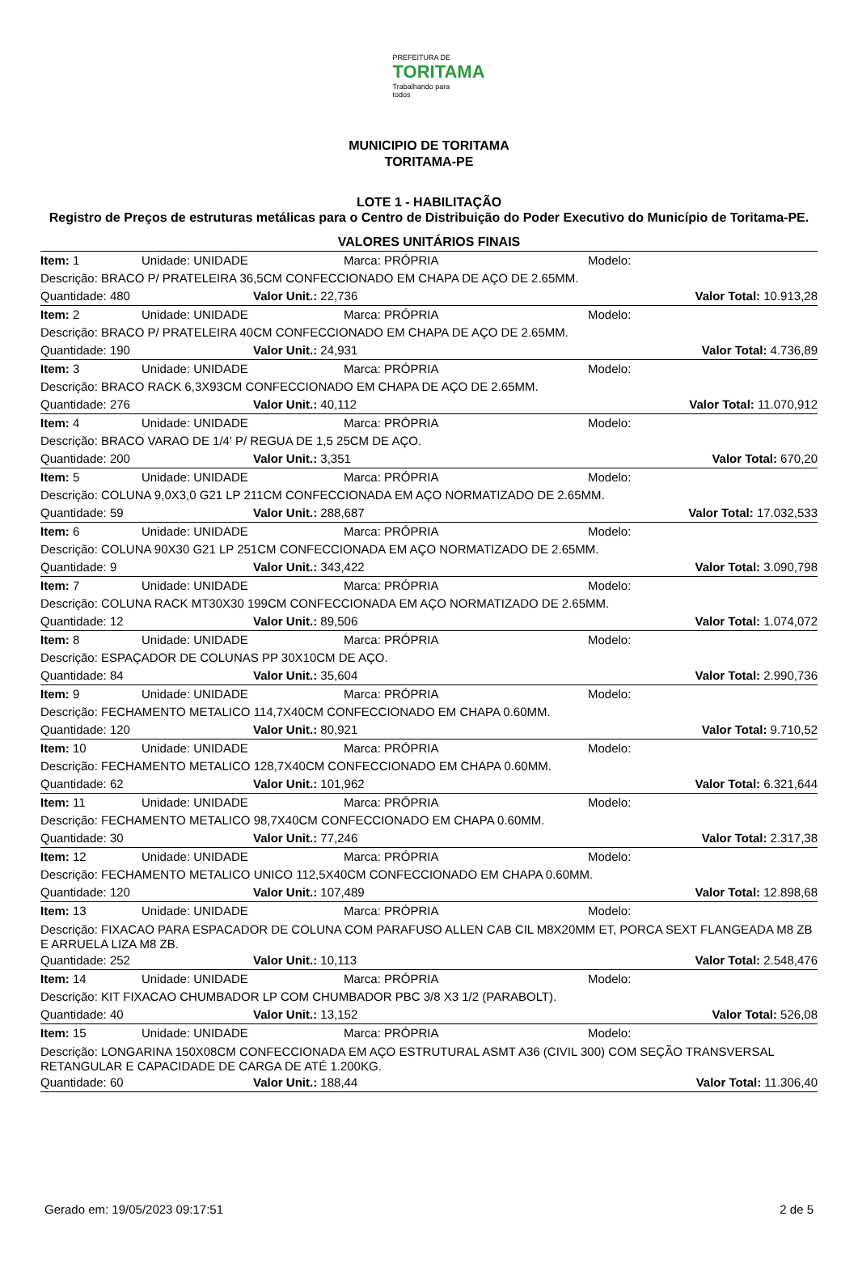PREFEITURA DE
TORITAMA
Trabalhando para todos
MUNICIPIO DE TORITAMA
TORITAMA-PE
LOTE 1 - HABILITAÇÃO
Registro de Preços de estruturas metálicas para o Centro de Distribuição do Poder Executivo do Município de Toritama-PE.
VALORES UNITÁRIOS FINAIS
Item: 1 Unidade: UNIDADE Marca: PRÓPRIA Modelo:
Descrição: BRACO P/ PRATELEIRA 36,5CM CONFECCIONADO EM CHAPA DE AÇO DE 2.65MM.
Quantidade: 480 Valor Unit.: 22,736 Valor Total: 10.913,28
Item: 2 Unidade: UNIDADE Marca: PRÓPRIA Modelo:
Descrição: BRACO P/ PRATELEIRA 40CM CONFECCIONADO EM CHAPA DE AÇO DE 2.65MM.
Quantidade: 190 Valor Unit.: 24,931 Valor Total: 4.736,89
Item: 3 Unidade: UNIDADE Marca: PRÓPRIA Modelo:
Descrição: BRACO RACK 6,3X93CM CONFECCIONADO EM CHAPA DE AÇO DE 2.65MM.
Quantidade: 276 Valor Unit.: 40,112 Valor Total: 11.070,912
Item: 4 Unidade: UNIDADE Marca: PRÓPRIA Modelo:
Descrição: BRACO VARAO DE 1/4' P/ REGUA DE 1,5 25CM DE AÇO.
Quantidade: 200 Valor Unit.: 3,351 Valor Total: 670,20
Item: 5 Unidade: UNIDADE Marca: PRÓPRIA Modelo:
Descrição: COLUNA 9,0X3,0 G21 LP 211CM CONFECCIONADA EM AÇO NORMATIZADO DE 2.65MM.
Quantidade: 59 Valor Unit.: 288,687 Valor Total: 17.032,533
Item: 6 Unidade: UNIDADE Marca: PRÓPRIA Modelo:
Descrição: COLUNA 90X30 G21 LP 251CM CONFECCIONADA EM AÇO NORMATIZADO DE 2.65MM.
Quantidade: 9 Valor Unit.: 343,422 Valor Total: 3.090,798
Item: 7 Unidade: UNIDADE Marca: PRÓPRIA Modelo:
Descrição: COLUNA RACK MT30X30 199CM CONFECCIONADA EM AÇO NORMATIZADO DE 2.65MM.
Quantidade: 12 Valor Unit.: 89,506 Valor Total: 1.074,072
Item: 8 Unidade: UNIDADE Marca: PRÓPRIA Modelo:
Descrição: ESPAÇADOR DE COLUNAS PP 30X10CM DE AÇO.
Quantidade: 84 Valor Unit.: 35,604 Valor Total: 2.990,736
Item: 9 Unidade: UNIDADE Marca: PRÓPRIA Modelo:
Descrição: FECHAMENTO METALICO 114,7X40CM CONFECCIONADO EM CHAPA 0.60MM.
Quantidade: 120 Valor Unit.: 80,921 Valor Total: 9.710,52
Item: 10 Unidade: UNIDADE Marca: PRÓPRIA Modelo:
Descrição: FECHAMENTO METALICO 128,7X40CM CONFECCIONADO EM CHAPA 0.60MM.
Quantidade: 62 Valor Unit.: 101,962 Valor Total: 6.321,644
Item: 11 Unidade: UNIDADE Marca: PRÓPRIA Modelo:
Descrição: FECHAMENTO METALICO 98,7X40CM CONFECCIONADO EM CHAPA 0.60MM.
Quantidade: 30 Valor Unit.: 77,246 Valor Total: 2.317,38
Item: 12 Unidade: UNIDADE Marca: PRÓPRIA Modelo:
Descrição: FECHAMENTO METALICO UNICO 112,5X40CM CONFECCIONADO EM CHAPA 0.60MM.
Quantidade: 120 Valor Unit.: 107,489 Valor Total: 12.898,68
Item: 13 Unidade: UNIDADE Marca: PRÓPRIA Modelo:
Descrição: FIXACAO PARA ESPACADOR DE COLUNA COM PARAFUSO ALLEN CAB CIL M8X20MM ET, PORCA SEXT FLANGEADA M8 ZB E ARRUELA LIZA M8 ZB.
Quantidade: 252 Valor Unit.: 10,113 Valor Total: 2.548,476
Item: 14 Unidade: UNIDADE Marca: PRÓPRIA Modelo:
Descrição: KIT FIXACAO CHUMBADOR LP COM CHUMBADOR PBC 3/8 X3 1/2 (PARABOLT).
Quantidade: 40 Valor Unit.: 13,152 Valor Total: 526,08
Item: 15 Unidade: UNIDADE Marca: PRÓPRIA Modelo:
Descrição: LONGARINA 150X08CM CONFECCIONADA EM AÇO ESTRUTURAL ASMT A36 (CIVIL 300) COM SEÇÃO TRANSVERSAL RETANGULAR E CAPACIDADE DE CARGA DE ATÉ 1.200KG.
Quantidade: 60 Valor Unit.: 188,44 Valor Total: 11.306,40
Gerado em: 19/05/2023 09:17:51 2 de 5